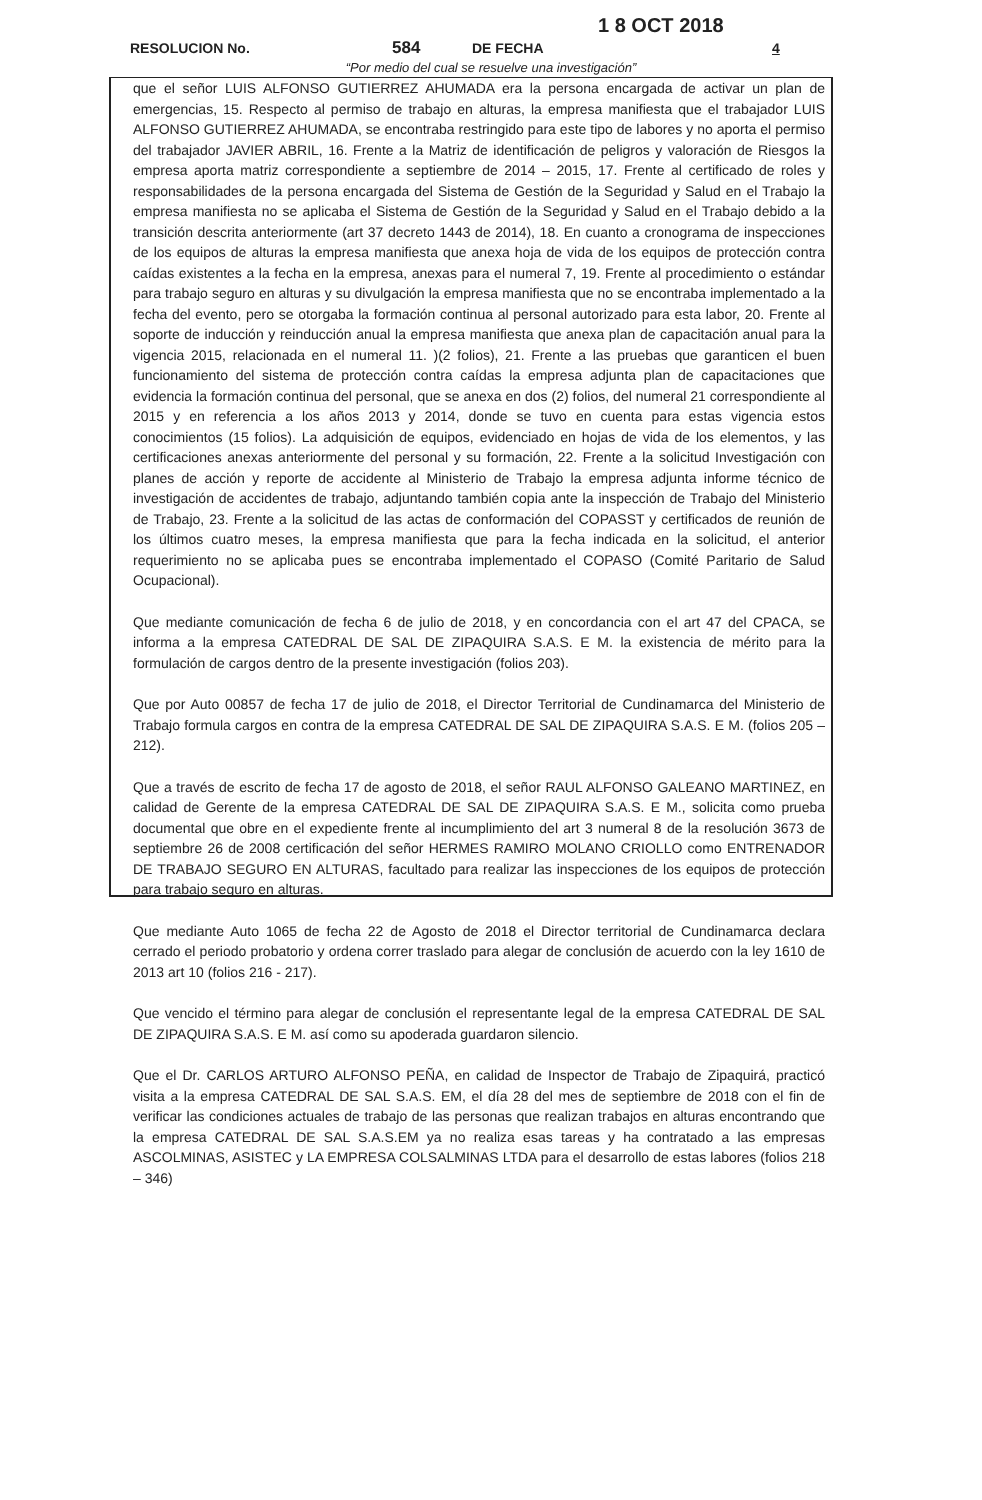1 8 OCT 2018
RESOLUCION No. 584 DE FECHA 4
“Por medio del cual se resuelve una investigación”
que el señor LUIS ALFONSO GUTIERREZ AHUMADA era la persona encargada de activar un plan de emergencias, 15. Respecto al permiso de trabajo en alturas, la empresa manifiesta que el trabajador LUIS ALFONSO GUTIERREZ AHUMADA, se encontraba restringido para este tipo de labores y no aporta el permiso del trabajador JAVIER ABRIL, 16. Frente a la Matriz de identificación de peligros y valoración de Riesgos la empresa aporta matriz correspondiente a septiembre de 2014 – 2015, 17. Frente al certificado de roles y responsabilidades de la persona encargada del Sistema de Gestión de la Seguridad y Salud en el Trabajo la empresa manifiesta no se aplicaba el Sistema de Gestión de la Seguridad y Salud en el Trabajo debido a la transición descrita anteriormente (art 37 decreto 1443 de 2014), 18. En cuanto a cronograma de inspecciones de los equipos de alturas la empresa manifiesta que anexa hoja de vida de los equipos de protección contra caídas existentes a la fecha en la empresa, anexas para el numeral 7, 19. Frente al procedimiento o estándar para trabajo seguro en alturas y su divulgación la empresa manifiesta que no se encontraba implementado a la fecha del evento, pero se otorgaba la formación continua al personal autorizado para esta labor, 20. Frente al soporte de inducción y reinducción anual la empresa manifiesta que anexa plan de capacitación anual para la vigencia 2015, relacionada en el numeral 11. )(2 folios), 21. Frente a las pruebas que garanticen el buen funcionamiento del sistema de protección contra caídas la empresa adjunta plan de capacitaciones que evidencia la formación continua del personal, que se anexa en dos (2) folios, del numeral 21 correspondiente al 2015 y en referencia a los años 2013 y 2014, donde se tuvo en cuenta para estas vigencia estos conocimientos (15 folios). La adquisición de equipos, evidenciado en hojas de vida de los elementos, y las certificaciones anexas anteriormente del personal y su formación, 22. Frente a la solicitud Investigación con planes de acción y reporte de accidente al Ministerio de Trabajo la empresa adjunta informe técnico de investigación de accidentes de trabajo, adjuntando también copia ante la inspección de Trabajo del Ministerio de Trabajo, 23. Frente a la solicitud de las actas de conformación del COPASST y certificados de reunión de los últimos cuatro meses, la empresa manifiesta que para la fecha indicada en la solicitud, el anterior requerimiento no se aplicaba pues se encontraba implementado el COPASO (Comité Paritario de Salud Ocupacional).
Que mediante comunicación de fecha 6 de julio de 2018, y en concordancia con el art 47 del CPACA, se informa a la empresa CATEDRAL DE SAL DE ZIPAQUIRA S.A.S. E M. la existencia de mérito para la formulación de cargos dentro de la presente investigación (folios 203).
Que por Auto 00857 de fecha 17 de julio de 2018, el Director Territorial de Cundinamarca del Ministerio de Trabajo formula cargos en contra de la empresa CATEDRAL DE SAL DE ZIPAQUIRA S.A.S. E M. (folios 205 – 212).
Que a través de escrito de fecha 17 de agosto de 2018, el señor RAUL ALFONSO GALEANO MARTINEZ, en calidad de Gerente de la empresa CATEDRAL DE SAL DE ZIPAQUIRA S.A.S. E M., solicita como prueba documental que obre en el expediente frente al incumplimiento del art 3 numeral 8 de la resolución 3673 de septiembre 26 de 2008 certificación del señor HERMES RAMIRO MOLANO CRIOLLO como ENTRENADOR DE TRABAJO SEGURO EN ALTURAS, facultado para realizar las inspecciones de los equipos de protección para trabajo seguro en alturas.
Que mediante Auto 1065 de fecha 22 de Agosto de 2018 el Director territorial de Cundinamarca declara cerrado el periodo probatorio y ordena correr traslado para alegar de conclusión de acuerdo con la ley 1610 de 2013 art 10 (folios 216 - 217).
Que vencido el término para alegar de conclusión el representante legal de la empresa CATEDRAL DE SAL DE ZIPAQUIRA S.A.S. E M. así como su apoderada guardaron silencio.
Que el Dr. CARLOS ARTURO ALFONSO PEÑA, en calidad de Inspector de Trabajo de Zipaquirá, practicó visita a la empresa CATEDRAL DE SAL S.A.S. EM, el día 28 del mes de septiembre de 2018 con el fin de verificar las condiciones actuales de trabajo de las personas que realizan trabajos en alturas encontrando que la empresa CATEDRAL DE SAL S.A.S.EM ya no realiza esas tareas y ha contratado a las empresas ASCOLMINAS, ASISTEC y LA EMPRESA COLSALMINAS LTDA para el desarrollo de estas labores (folios 218 – 346)